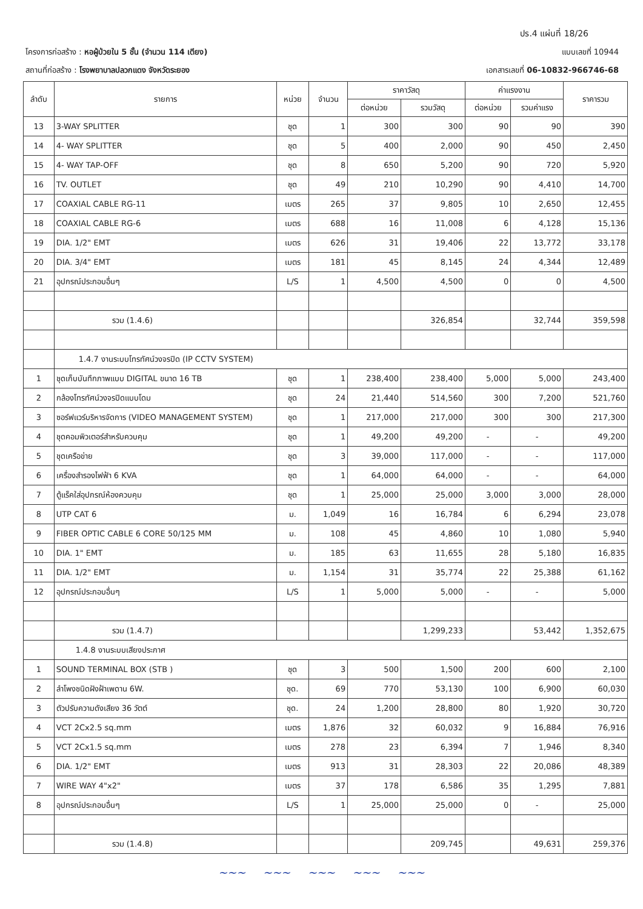ปร.4 แผ่นที่ 18/26
โครงการก่อสร้าง : หอผู้ป่วยใน 5 ชั้น (จำนวน 114 เตียง)
แบบเลขที่ 10944
สถานที่ก่อสร้าง : โรงพยาบาลปลวกแดง จังหวัดระยอง
เอกสารเลขที่ 06-10832-966746-68
| ลำดับ | รายการ | หน่วย | จำนวน | ราคาวัสดุ | | ค่าแรงงาน | | ราคารวม |
| --- | --- | --- | --- | --- | --- | --- | --- | --- |
| | | | | ต่อหน่วย | รวมวัสดุ | ต่อหน่วย | รวมค่าแรง | |
| 13 | 3-WAY SPLITTER | ชุด | 1 | 300 | 300 | 90 | 90 | 390 |
| 14 | 4- WAY SPLITTER | ชุด | 5 | 400 | 2,000 | 90 | 450 | 2,450 |
| 15 | 4- WAY TAP-OFF | ชุด | 8 | 650 | 5,200 | 90 | 720 | 5,920 |
| 16 | TV. OUTLET | ชุด | 49 | 210 | 10,290 | 90 | 4,410 | 14,700 |
| 17 | COAXIAL CABLE RG-11 | เมตร | 265 | 37 | 9,805 | 10 | 2,650 | 12,455 |
| 18 | COAXIAL CABLE RG-6 | เมตร | 688 | 16 | 11,008 | 6 | 4,128 | 15,136 |
| 19 | DIA. 1/2" EMT | เมตร | 626 | 31 | 19,406 | 22 | 13,772 | 33,178 |
| 20 | DIA. 3/4" EMT | เมตร | 181 | 45 | 8,145 | 24 | 4,344 | 12,489 |
| 21 | อุปกรณ์ประกอบอื่นๆ | L/S | 1 | 4,500 | 4,500 | 0 | 0 | 4,500 |
| | รวม (1.4.6) | | | | 326,854 | | 32,744 | 359,598 |
| | 1.4.7 งานระบบโทรทัศน์วงจรปิด (IP CCTV SYSTEM) | | | | | | | |
| 1 | ชุดเก็บบันทึกภาพแบบ DIGITAL ขนาด 16 TB | ชุด | 1 | 238,400 | 238,400 | 5,000 | 5,000 | 243,400 |
| 2 | กล้องโทรทัศน์วงจรปิดแบบโดม | ชุด | 24 | 21,440 | 514,560 | 300 | 7,200 | 521,760 |
| 3 | ซอร์ฟแวร์บริหารจัดการ (VIDEO MANAGEMENT SYSTEM) | ชุด | 1 | 217,000 | 217,000 | 300 | 300 | 217,300 |
| 4 | ชุดคอมพิวเตอร์สำหรับควบคุม | ชุด | 1 | 49,200 | 49,200 | - | - | 49,200 |
| 5 | ชุดเครือข่าย | ชุด | 3 | 39,000 | 117,000 | - | - | 117,000 |
| 6 | เครื่องสำรองไฟฟ้า 6 KVA | ชุด | 1 | 64,000 | 64,000 | - | - | 64,000 |
| 7 | ตู้แร็คใส่อุปกรณ์ห้องควบคุม | ชุด | 1 | 25,000 | 25,000 | 3,000 | 3,000 | 28,000 |
| 8 | UTP CAT 6 | ม. | 1,049 | 16 | 16,784 | 6 | 6,294 | 23,078 |
| 9 | FIBER OPTIC CABLE 6 CORE 50/125 MM | ม. | 108 | 45 | 4,860 | 10 | 1,080 | 5,940 |
| 10 | DIA. 1" EMT | ม. | 185 | 63 | 11,655 | 28 | 5,180 | 16,835 |
| 11 | DIA. 1/2" EMT | ม. | 1,154 | 31 | 35,774 | 22 | 25,388 | 61,162 |
| 12 | อุปกรณ์ประกอบอื่นๆ | L/S | 1 | 5,000 | 5,000 | - | - | 5,000 |
| | รวม (1.4.7) | | | | 1,299,233 | | 53,442 | 1,352,675 |
| | 1.4.8 งานระบบเสียงประกาศ | | | | | | | |
| 1 | SOUND TERMINAL BOX (STB ) | ชุด | 3 | 500 | 1,500 | 200 | 600 | 2,100 |
| 2 | ลำโพงชนิดฝังฝ้าเพดาน 6W. | ชุด. | 69 | 770 | 53,130 | 100 | 6,900 | 60,030 |
| 3 | ตัวปรับความดังเสียง 36 วัตต์ | ชุด. | 24 | 1,200 | 28,800 | 80 | 1,920 | 30,720 |
| 4 | VCT 2Cx2.5 sq.mm | เมตร | 1,876 | 32 | 60,032 | 9 | 16,884 | 76,916 |
| 5 | VCT 2Cx1.5 sq.mm | เมตร | 278 | 23 | 6,394 | 7 | 1,946 | 8,340 |
| 6 | DIA. 1/2" EMT | เมตร | 913 | 31 | 28,303 | 22 | 20,086 | 48,389 |
| 7 | WIRE WAY 4"x2" | เมตร | 37 | 178 | 6,586 | 35 | 1,295 | 7,881 |
| 8 | อุปกรณ์ประกอบอื่นๆ | L/S | 1 | 25,000 | 25,000 | 0 | - | 25,000 |
| | รวม (1.4.8) | | | | 209,745 | | 49,631 | 259,376 |
~~~ ~~~ ~~~ ~~~ ~~~